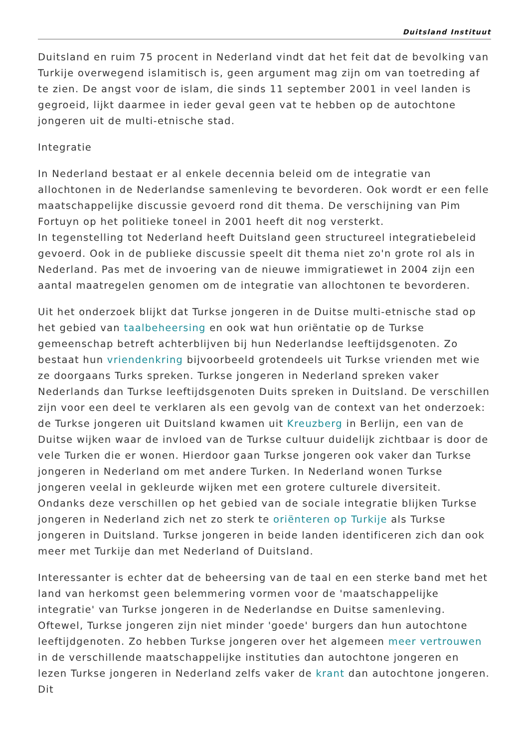Duitsland Instituut
Duitsland en ruim 75 procent in Nederland vindt dat het feit dat de bevolking van Turkije overwegend islamitisch is, geen argument mag zijn om van toetreding af te zien. De angst voor de islam, die sinds 11 september 2001 in veel landen is gegroeid, lijkt daarmee in ieder geval geen vat te hebben op de autochtone jongeren uit de multi-etnische stad.
Integratie
In Nederland bestaat er al enkele decennia beleid om de integratie van allochtonen in de Nederlandse samenleving te bevorderen. Ook wordt er een felle maatschappelijke discussie gevoerd rond dit thema. De verschijning van Pim Fortuyn op het politieke toneel in 2001 heeft dit nog versterkt.
In tegenstelling tot Nederland heeft Duitsland geen structureel integratiebeleid gevoerd. Ook in de publieke discussie speelt dit thema niet zo'n grote rol als in Nederland. Pas met de invoering van de nieuwe immigratiewet in 2004 zijn een aantal maatregelen genomen om de integratie van allochtonen te bevorderen.
Uit het onderzoek blijkt dat Turkse jongeren in de Duitse multi-etnische stad op het gebied van taalbeheersing en ook wat hun oriëntatie op de Turkse gemeenschap betreft achterblijven bij hun Nederlandse leeftijdsgenoten. Zo bestaat hun vriendenkring bijvoorbeeld grotendeels uit Turkse vrienden met wie ze doorgaans Turks spreken. Turkse jongeren in Nederland spreken vaker Nederlands dan Turkse leeftijdsgenoten Duits spreken in Duitsland. De verschillen zijn voor een deel te verklaren als een gevolg van de context van het onderzoek: de Turkse jongeren uit Duitsland kwamen uit Kreuzberg in Berlijn, een van de Duitse wijken waar de invloed van de Turkse cultuur duidelijk zichtbaar is door de vele Turken die er wonen. Hierdoor gaan Turkse jongeren ook vaker dan Turkse jongeren in Nederland om met andere Turken. In Nederland wonen Turkse jongeren veelal in gekleurde wijken met een grotere culturele diversiteit. Ondanks deze verschillen op het gebied van de sociale integratie blijken Turkse jongeren in Nederland zich net zo sterk te oriënteren op Turkije als Turkse jongeren in Duitsland. Turkse jongeren in beide landen identificeren zich dan ook meer met Turkije dan met Nederland of Duitsland.
Interessanter is echter dat de beheersing van de taal en een sterke band met het land van herkomst geen belemmering vormen voor de 'maatschappelijke integratie' van Turkse jongeren in de Nederlandse en Duitse samenleving. Oftewel, Turkse jongeren zijn niet minder 'goede' burgers dan hun autochtone leeftijdgenoten. Zo hebben Turkse jongeren over het algemeen meer vertrouwen in de verschillende maatschappelijke instituties dan autochtone jongeren en lezen Turkse jongeren in Nederland zelfs vaker de krant dan autochtone jongeren. Dit